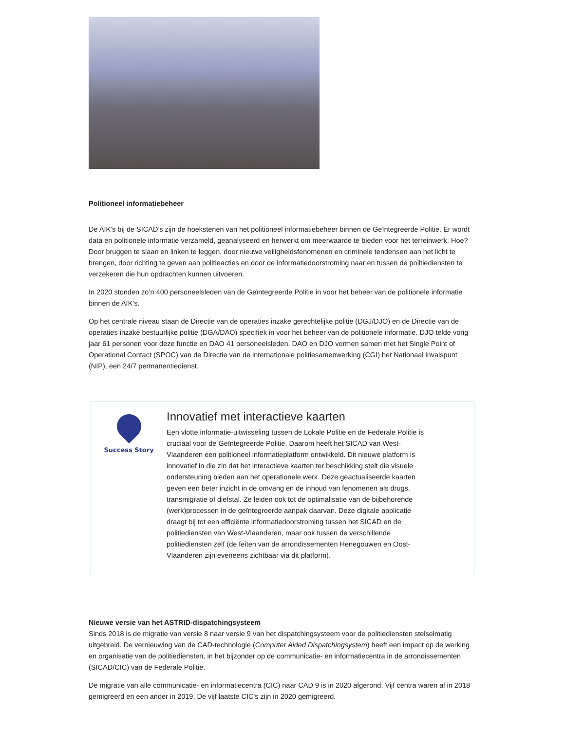Politioneel informatiebeheer
De AIK’s bij de SICAD’s zijn de hoekstenen van het politioneel informatiebeheer binnen de Geïntegreerde Politie. Er wordt data en politionele informatie verzameld, geanalyseerd en herwerkt om meerwaarde te bieden voor het terreinwerk. Hoe? Door bruggen te slaan en linken te leggen, door nieuwe veiligheidsfenomenen en criminele tendensen aan het licht te brengen, door richting te geven aan politieacties en door de informatiedoorstroming naar en tussen de politiediensten te verzekeren die hun opdrachten kunnen uitvoeren.
In 2020 stonden zo’n 400 personeelsleden van de Geïntegreerde Politie in voor het beheer van de politionele informatie binnen de AIK’s.
Op het centrale niveau staan de Directie van de operaties inzake gerechtelijke politie (DGJ/DJO) en de Directie van de operaties inzake bestuurlijke politie (DGA/DAO) specifiek in voor het beheer van de politionele informatie. DJO telde vorig jaar 61 personen voor deze functie en DAO 41 personeelsleden. DAO en DJO vormen samen met het Single Point of Operational Contact (SPOC) van de Directie van de internationale politiesamenwerking (CGI) het Nationaal invalspunt (NIP), een 24/7 permanentiedienst.
Success Story
Innovatief met interactieve kaarten
Een vlotte informatie-uitwisseling tussen de Lokale Politie en de Federale Politie is cruciaal voor de Geïntegreerde Politie. Daarom heeft het SICAD van West-Vlaanderen een politioneel informatieplatform ontwikkeld. Dit nieuwe platform is innovatief in die zin dat het interactieve kaarten ter beschikking stelt die visuele ondersteuning bieden aan het operationele werk. Deze geactualiseerde kaarten geven een beter inzicht in de omvang en de inhoud van fenomenen als drugs, transmigratie of diefstal. Ze leiden ook tot de optimalisatie van de bijbehorende (werk)processen in de geïntegreerde aanpak daarvan. Deze digitale applicatie draagt bij tot een efficiënte informatiedoorstroming tussen het SICAD en de politiediensten van West-Vlaanderen, maar ook tussen de verschillende politiediensten zelf (de feiten van de arrondissementen Henegouwen en Oost-Vlaanderen zijn eveneens zichtbaar via dit platform).
Nieuwe versie van het ASTRID-dispatchingsysteem
Sinds 2018 is de migratie van versie 8 naar versie 9 van het dispatchingsysteem voor de politiediensten stelselmatig uitgebreid. De vernieuwing van de CAD-technologie (Computer Aided Dispatchingsystem) heeft een impact op de werking en organisatie van de politiediensten, in het bijzonder op de communicatie- en informatiecentra in de arrondissementen (SICAD/CIC) van de Federale Politie.
De migratie van alle communicatie- en informatiecentra (CIC) naar CAD 9 is in 2020 afgerond. Vijf centra waren al in 2018 gemigreerd en een ander in 2019. De vijf laatste CIC's zijn in 2020 gemigreerd.